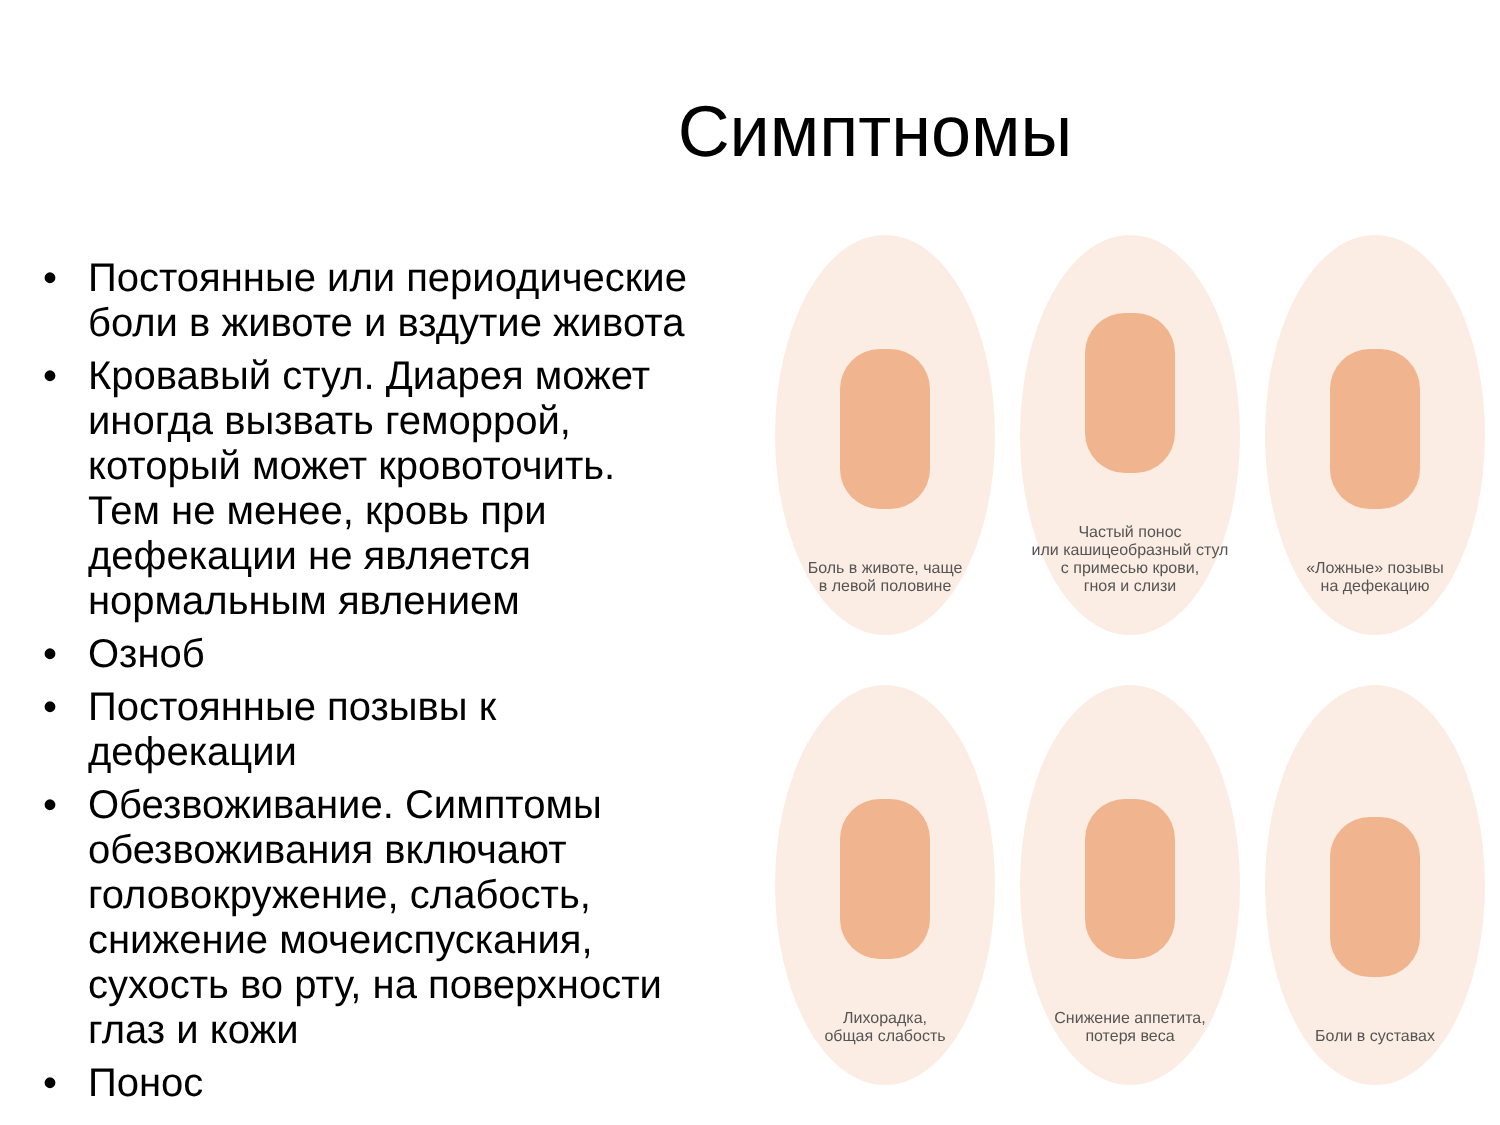Симптномы
• Постоянные или периодические боли в животе и вздутие живота
• Кровавый стул. Диарея может иногда вызвать геморрой, который может кровоточить. Тем не менее, кровь при дефекации не является нормальным явлением
• Озноб
• Постоянные позывы к дефекации
• Обезвоживание. Симптомы обезвоживания включают головокружение, слабость, снижение мочеиспускания, сухость во рту, на поверхности глаз и кожи
• Понос
Боль в животе, чаще
в левой половине
Частый понос
или кашицеобразный стул
с примесью крови,
гноя и слизи
«Ложные» позывы
на дефекацию
Лихорадка,
общая слабость
Снижение аппетита,
потеря веса
Боли в суставах